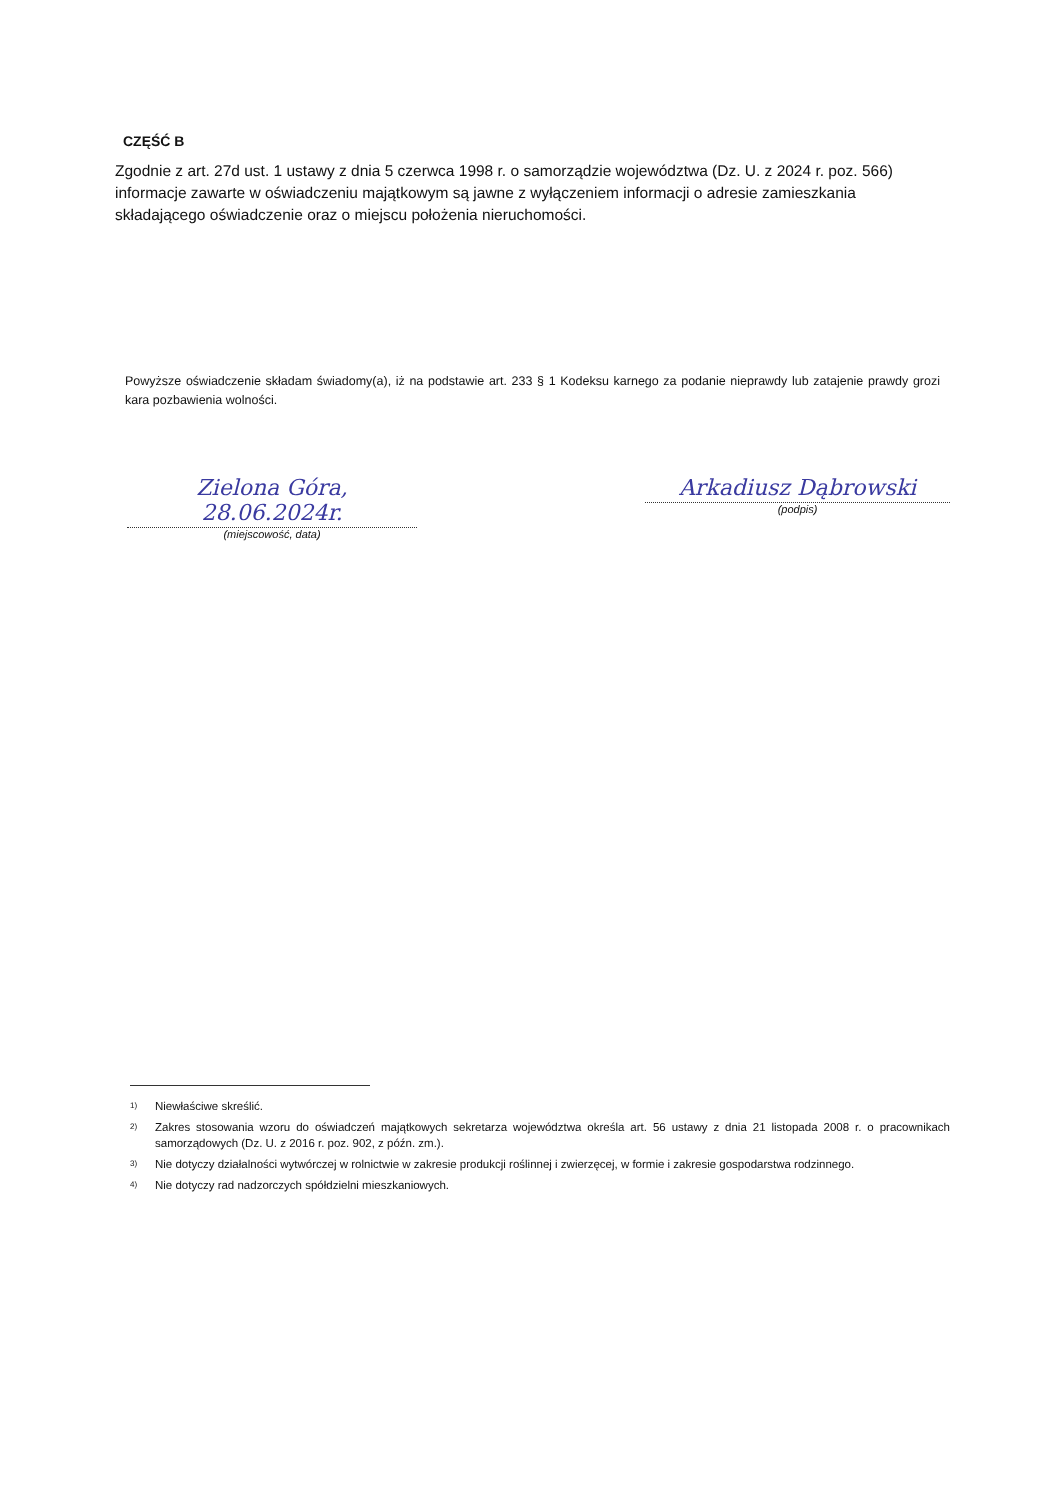CZĘŚĆ B
Zgodnie z art. 27d ust. 1 ustawy z dnia 5 czerwca 1998 r. o samorządzie województwa (Dz. U. z 2024 r. poz. 566) informacje zawarte w oświadczeniu majątkowym są jawne z wyłączeniem informacji o adresie zamieszkania składającego oświadczenie oraz o miejscu położenia nieruchomości.
Powyższe oświadczenie składam świadomy(a), iż na podstawie art. 233 § 1 Kodeksu karnego za podanie nieprawdy lub zatajenie prawdy grozi kara pozbawienia wolności.
Zielona Góra, 28.06.2024r.
(miejscowość, data)
Arkadiusz Dąbrowski
(podpis)
<sup>1)</sup> Niewłaściwe skreślić.
<sup>2)</sup> Zakres stosowania wzoru do oświadczeń majątkowych sekretarza województwa określa art. 56 ustawy z dnia 21 listopada 2008 r. o pracownikach samorządowych (Dz. U. z 2016 r. poz. 902, z późn. zm.).
<sup>3)</sup> Nie dotyczy działalności wytwórczej w rolnictwie w zakresie produkcji roślinnej i zwierzęcej, w formie i zakresie gospodarstwa rodzinnego.
<sup>4)</sup> Nie dotyczy rad nadzorczych spółdzielni mieszkaniowych.